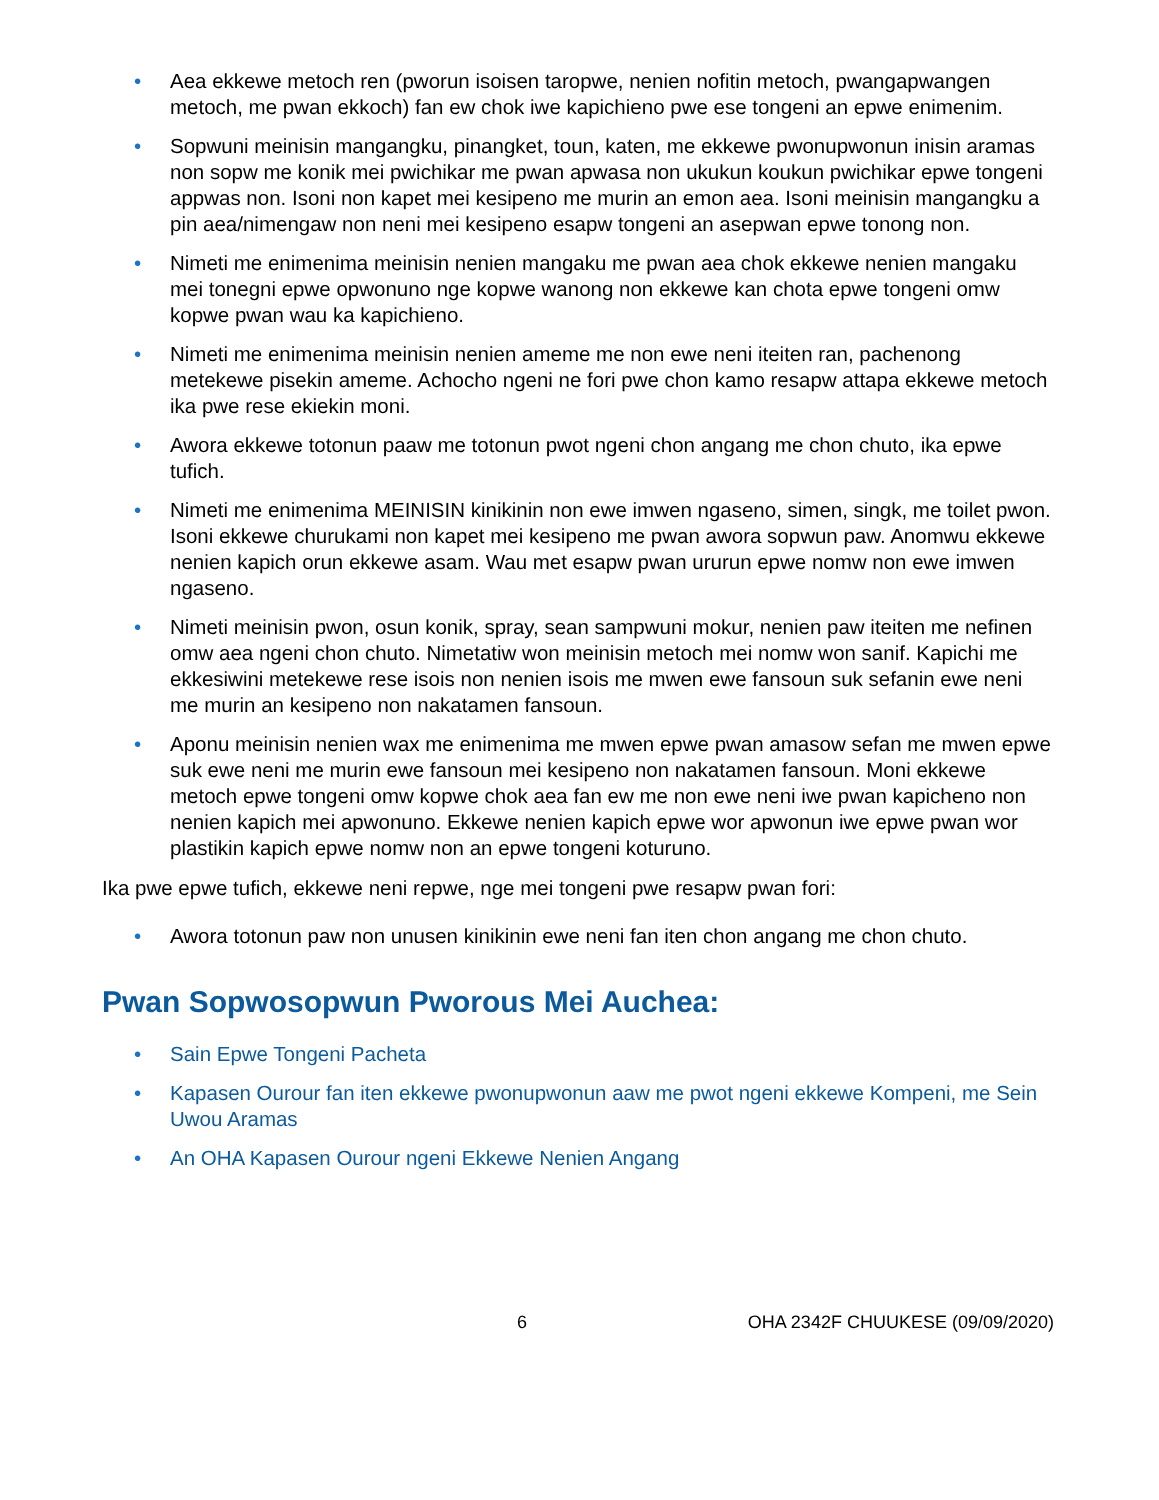• Aea ekkewe metoch ren (pworun isoisen taropwe, nenien nofitin metoch, pwangapwangen metoch, me pwan ekkoch) fan ew chok iwe kapichieno pwe ese tongeni an epwe enimenim.
• Sopwuni meinisin mangangku, pinangket, toun, katen, me ekkewe pwonupwonun inisin aramas non sopw me konik mei pwichikar me pwan apwasa non ukukun koukun pwichikar epwe tongeni appwas non. Isoni non kapet mei kesipeno me murin an emon aea. Isoni meinisin mangangku a pin aea/nimengaw non neni mei kesipeno esapw tongeni an asepwan epwe tonong non.
• Nimeti me enimenima meinisin nenien mangaku me pwan aea chok ekkewe nenien mangaku mei tonegni epwe opwonuno nge kopwe wanong non ekkewe kan chota epwe tongeni omw kopwe pwan wau ka kapichieno.
• Nimeti me enimenima meinisin nenien ameme me non ewe neni iteiten ran, pachenong metekewe pisekin ameme. Achocho ngeni ne fori pwe chon kamo resapw attapa ekkewe metoch ika pwe rese ekiekin moni.
• Awora ekkewe totonun paaw me totonun pwot ngeni chon angang me chon chuto, ika epwe tufich.
• Nimeti me enimenima MEINISIN kinikinin non ewe imwen ngaseno, simen, singk, me toilet pwon. Isoni ekkewe churukami non kapet mei kesipeno me pwan awora sopwun paw. Anomwu ekkewe nenien kapich orun ekkewe asam. Wau met esapw pwan ururun epwe nomw non ewe imwen ngaseno.
• Nimeti meinisin pwon, osun konik, spray, sean sampwuni mokur, nenien paw iteiten me nefinen omw aea ngeni chon chuto. Nimetatiw won meinisin metoch mei nomw won sanif. Kapichi me ekkesiwini metekewe rese isois non nenien isois me mwen ewe fansoun suk sefanin ewe neni me murin an kesipeno non nakatamen fansoun.
• Aponu meinisin nenien wax me enimenima me mwen epwe pwan amasow sefan me mwen epwe suk ewe neni me murin ewe fansoun mei kesipeno non nakatamen fansoun. Moni ekkewe metoch epwe tongeni omw kopwe chok aea fan ew me non ewe neni iwe pwan kapicheno non nenien kapich mei apwonuno. Ekkewe nenien kapich epwe wor apwonun iwe epwe pwan wor plastikin kapich epwe nomw non an epwe tongeni koturuno.
Ika pwe epwe tufich, ekkewe neni repwe, nge mei tongeni pwe resapw pwan fori:
• Awora totonun paw non unusen kinikinin ewe neni fan iten chon angang me chon chuto.
Pwan Sopwosopwun Pworous Mei Auchea:
• Sain Epwe Tongeni Pacheta
• Kapasen Ourour fan iten ekkewe pwonupwonun aaw me pwot ngeni ekkewe Kompeni, me Sein Uwou Aramas
• An OHA Kapasen Ourour ngeni Ekkewe Nenien Angang
6 OHA 2342F CHUUKESE (09/09/2020)